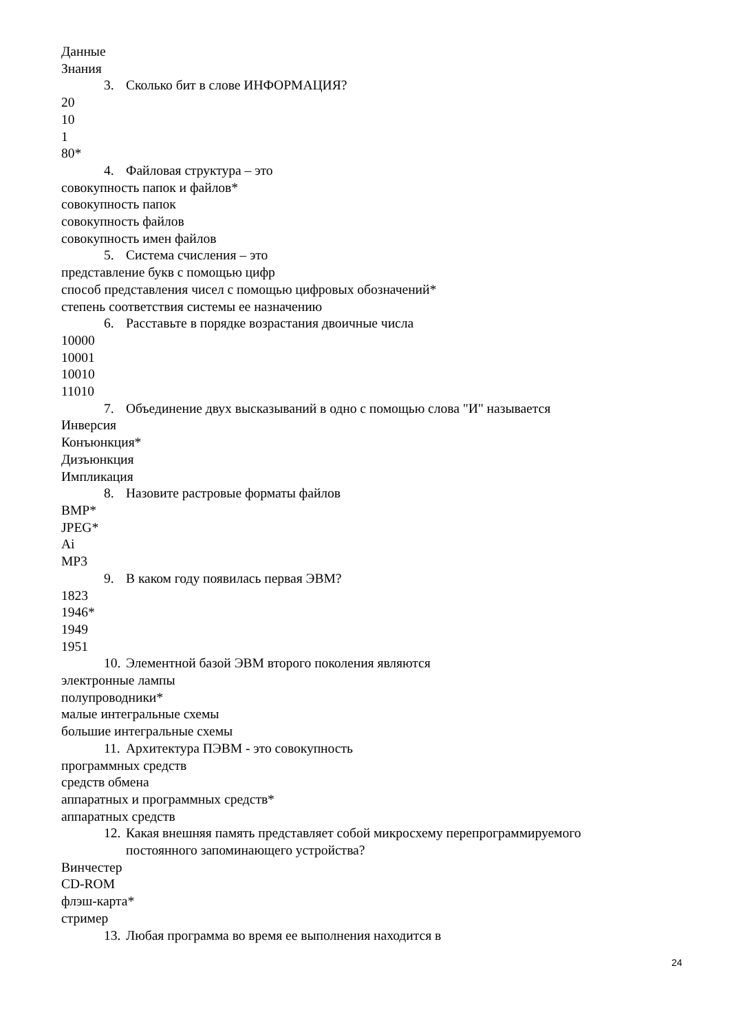Данные
Знания
3. Сколько бит в слове ИНФОРМАЦИЯ?
20
10
1
80*
4. Файловая структура – это
совокупность папок и файлов*
совокупность папок
совокупность файлов
совокупность имен файлов
5. Система счисления – это
представление букв с помощью цифр
способ представления чисел с помощью цифровых обозначений*
степень соответствия системы ее назначению
6. Расставьте в порядке возрастания двоичные числа
10000
10001
10010
11010
7. Объединение двух высказываний в одно с помощью слова "И" называется
Инверсия
Конъюнкция*
Дизъюнкция
Импликация
8. Назовите растровые форматы файлов
BMP*
JPEG*
Ai
MP3
9. В каком году появилась первая ЭВМ?
1823
1946*
1949
1951
10. Элементной базой ЭВМ второго поколения являются
электронные лампы
полупроводники*
малые интегральные схемы
большие интегральные схемы
11. Архитектура ПЭВМ - это совокупность
программных средств
средств обмена
аппаратных и программных средств*
аппаратных средств
12. Какая внешняя память представляет собой микросхему перепрограммируемого постоянного запоминающего устройства?
Винчестер
CD-ROM
флэш-карта*
стример
13. Любая программа во время ее выполнения находится в
24